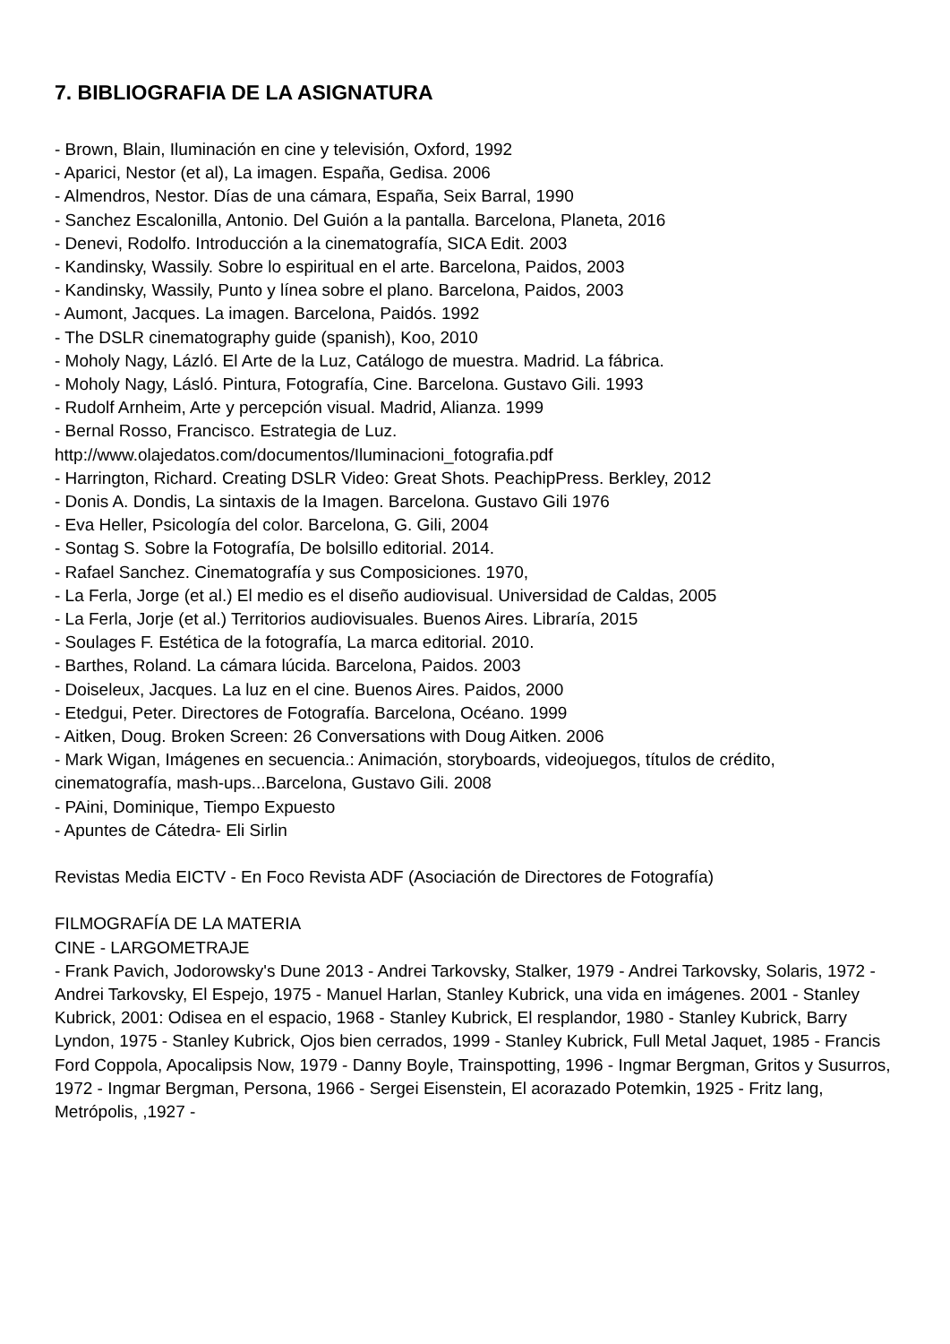7. BIBLIOGRAFIA DE LA ASIGNATURA
- Brown, Blain, Iluminación en cine y televisión, Oxford, 1992
- Aparici, Nestor (et al), La imagen. España, Gedisa. 2006
- Almendros, Nestor. Días de una cámara, España, Seix Barral, 1990
- Sanchez Escalonilla, Antonio. Del Guión a la pantalla. Barcelona, Planeta, 2016
- Denevi, Rodolfo. Introducción a la cinematografía, SICA Edit. 2003
- Kandinsky, Wassily. Sobre lo espiritual en el arte. Barcelona, Paidos, 2003
- Kandinsky, Wassily, Punto y línea sobre el plano. Barcelona, Paidos, 2003
- Aumont, Jacques. La imagen. Barcelona, Paidós. 1992
- The DSLR cinematography guide (spanish), Koo, 2010
- Moholy Nagy, Lázló. El Arte de la Luz, Catálogo de muestra. Madrid. La fábrica.
- Moholy Nagy, Lásló. Pintura, Fotografía, Cine. Barcelona. Gustavo Gili. 1993
- Rudolf Arnheim, Arte y percepción visual. Madrid, Alianza. 1999
- Bernal Rosso, Francisco. Estrategia de Luz.
http://www.olajedatos.com/documentos/Iluminacioni_fotografia.pdf
- Harrington, Richard. Creating DSLR Video: Great Shots. PeachipPress. Berkley, 2012
- Donis A. Dondis, La sintaxis de la Imagen. Barcelona. Gustavo Gili 1976
- Eva Heller, Psicología del color. Barcelona, G. Gili, 2004
- Sontag S. Sobre la Fotografía, De bolsillo editorial. 2014.
- Rafael Sanchez. Cinematografía y sus Composiciones. 1970,
- La Ferla, Jorge (et al.) El medio es el diseño audiovisual. Universidad de Caldas, 2005
- La Ferla, Jorje (et al.) Territorios audiovisuales. Buenos Aires. Libraría, 2015
- Soulages F. Estética de la fotografía, La marca editorial. 2010.
- Barthes, Roland. La cámara lúcida. Barcelona, Paidos. 2003
- Doiseleux, Jacques. La luz en el cine. Buenos Aires. Paidos, 2000
- Etedgui, Peter. Directores de Fotografía. Barcelona, Océano. 1999
- Aitken, Doug. Broken Screen: 26 Conversations with Doug Aitken. 2006
- Mark Wigan, Imágenes en secuencia.: Animación, storyboards, videojuegos, títulos de crédito, cinematografía, mash-ups...Barcelona, Gustavo Gili. 2008
- PAini, Dominique, Tiempo Expuesto
- Apuntes de Cátedra- Eli Sirlin
Revistas Media EICTV - En Foco Revista ADF (Asociación de Directores de Fotografía)
FILMOGRAFÍA DE LA MATERIA
CINE - LARGOMETRAJE
- Frank Pavich, Jodorowsky's Dune 2013 - Andrei Tarkovsky, Stalker, 1979 - Andrei Tarkovsky, Solaris, 1972 - Andrei Tarkovsky, El Espejo, 1975 - Manuel Harlan, Stanley Kubrick, una vida en imágenes. 2001 - Stanley Kubrick, 2001: Odisea en el espacio, 1968 - Stanley Kubrick, El resplandor, 1980 - Stanley Kubrick, Barry Lyndon, 1975 - Stanley Kubrick, Ojos bien cerrados, 1999 - Stanley Kubrick, Full Metal Jaquet, 1985 - Francis Ford Coppola, Apocalipsis Now, 1979 - Danny Boyle, Trainspotting, 1996 - Ingmar Bergman, Gritos y Susurros, 1972 - Ingmar Bergman, Persona, 1966 - Sergei Eisenstein, El acorazado Potemkin, 1925 - Fritz lang, Metrópolis, ,1927 -